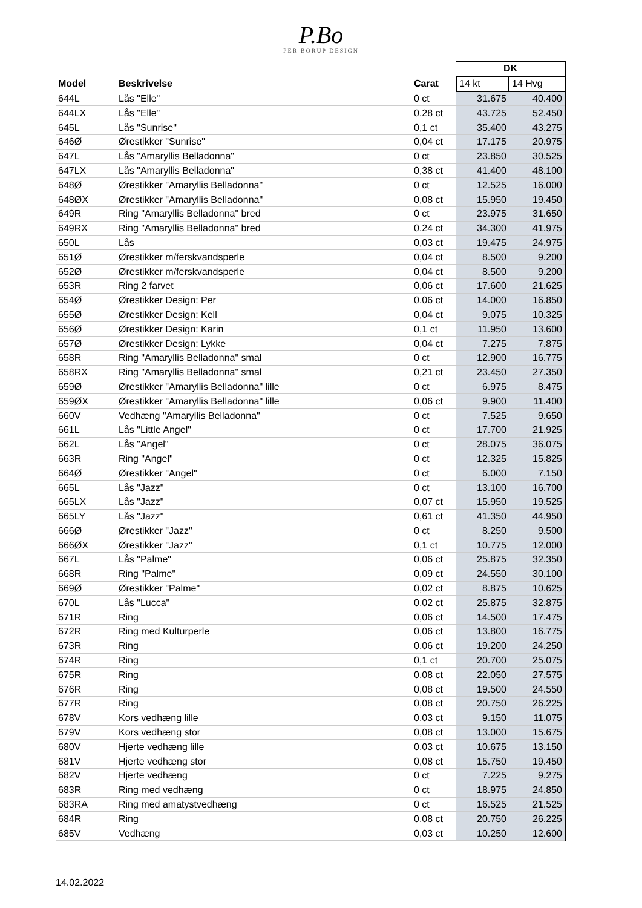P.Bo
PER BORUP DESIGN
| | | | DK | |
| --- | --- | --- | --- | --- |
| Model | Beskrivelse | Carat | 14 kt | 14 Hvg |
| 644L | Lås "Elle" | 0 ct | 31.675 | 40.400 |
| 644LX | Lås "Elle" | 0,28 ct | 43.725 | 52.450 |
| 645L | Lås "Sunrise" | 0,1 ct | 35.400 | 43.275 |
| 646Ø | Ørestikker "Sunrise" | 0,04 ct | 17.175 | 20.975 |
| 647L | Lås "Amaryllis Belladonna" | 0 ct | 23.850 | 30.525 |
| 647LX | Lås "Amaryllis Belladonna" | 0,38 ct | 41.400 | 48.100 |
| 648Ø | Ørestikker "Amaryllis Belladonna" | 0 ct | 12.525 | 16.000 |
| 648ØX | Ørestikker "Amaryllis Belladonna" | 0,08 ct | 15.950 | 19.450 |
| 649R | Ring "Amaryllis Belladonna" bred | 0 ct | 23.975 | 31.650 |
| 649RX | Ring "Amaryllis Belladonna" bred | 0,24 ct | 34.300 | 41.975 |
| 650L | Lås | 0,03 ct | 19.475 | 24.975 |
| 651Ø | Ørestikker m/ferskvandsperle | 0,04 ct | 8.500 | 9.200 |
| 652Ø | Ørestikker m/ferskvandsperle | 0,04 ct | 8.500 | 9.200 |
| 653R | Ring 2 farvet | 0,06 ct | 17.600 | 21.625 |
| 654Ø | Ørestikker Design: Per | 0,06 ct | 14.000 | 16.850 |
| 655Ø | Ørestikker Design: Kell | 0,04 ct | 9.075 | 10.325 |
| 656Ø | Ørestikker Design: Karin | 0,1 ct | 11.950 | 13.600 |
| 657Ø | Ørestikker Design: Lykke | 0,04 ct | 7.275 | 7.875 |
| 658R | Ring "Amaryllis Belladonna" smal | 0 ct | 12.900 | 16.775 |
| 658RX | Ring "Amaryllis Belladonna" smal | 0,21 ct | 23.450 | 27.350 |
| 659Ø | Ørestikker "Amaryllis Belladonna" lille | 0 ct | 6.975 | 8.475 |
| 659ØX | Ørestikker "Amaryllis Belladonna" lille | 0,06 ct | 9.900 | 11.400 |
| 660V | Vedhæng "Amaryllis Belladonna" | 0 ct | 7.525 | 9.650 |
| 661L | Lås "Little Angel" | 0 ct | 17.700 | 21.925 |
| 662L | Lås "Angel" | 0 ct | 28.075 | 36.075 |
| 663R | Ring "Angel" | 0 ct | 12.325 | 15.825 |
| 664Ø | Ørestikker "Angel" | 0 ct | 6.000 | 7.150 |
| 665L | Lås "Jazz" | 0 ct | 13.100 | 16.700 |
| 665LX | Lås "Jazz" | 0,07 ct | 15.950 | 19.525 |
| 665LY | Lås "Jazz" | 0,61 ct | 41.350 | 44.950 |
| 666Ø | Ørestikker "Jazz" | 0 ct | 8.250 | 9.500 |
| 666ØX | Ørestikker "Jazz" | 0,1 ct | 10.775 | 12.000 |
| 667L | Lås "Palme" | 0,06 ct | 25.875 | 32.350 |
| 668R | Ring "Palme" | 0,09 ct | 24.550 | 30.100 |
| 669Ø | Ørestikker "Palme" | 0,02 ct | 8.875 | 10.625 |
| 670L | Lås "Lucca" | 0,02 ct | 25.875 | 32.875 |
| 671R | Ring | 0,06 ct | 14.500 | 17.475 |
| 672R | Ring med Kulturperle | 0,06 ct | 13.800 | 16.775 |
| 673R | Ring | 0,06 ct | 19.200 | 24.250 |
| 674R | Ring | 0,1 ct | 20.700 | 25.075 |
| 675R | Ring | 0,08 ct | 22.050 | 27.575 |
| 676R | Ring | 0,08 ct | 19.500 | 24.550 |
| 677R | Ring | 0,08 ct | 20.750 | 26.225 |
| 678V | Kors vedhæng lille | 0,03 ct | 9.150 | 11.075 |
| 679V | Kors vedhæng stor | 0,08 ct | 13.000 | 15.675 |
| 680V | Hjerte vedhæng lille | 0,03 ct | 10.675 | 13.150 |
| 681V | Hjerte vedhæng stor | 0,08 ct | 15.750 | 19.450 |
| 682V | Hjerte vedhæng | 0 ct | 7.225 | 9.275 |
| 683R | Ring med vedhæng | 0 ct | 18.975 | 24.850 |
| 683RA | Ring med amatystvedhæng | 0 ct | 16.525 | 21.525 |
| 684R | Ring | 0,08 ct | 20.750 | 26.225 |
| 685V | Vedhæng | 0,03 ct | 10.250 | 12.600 |
14.02.2022